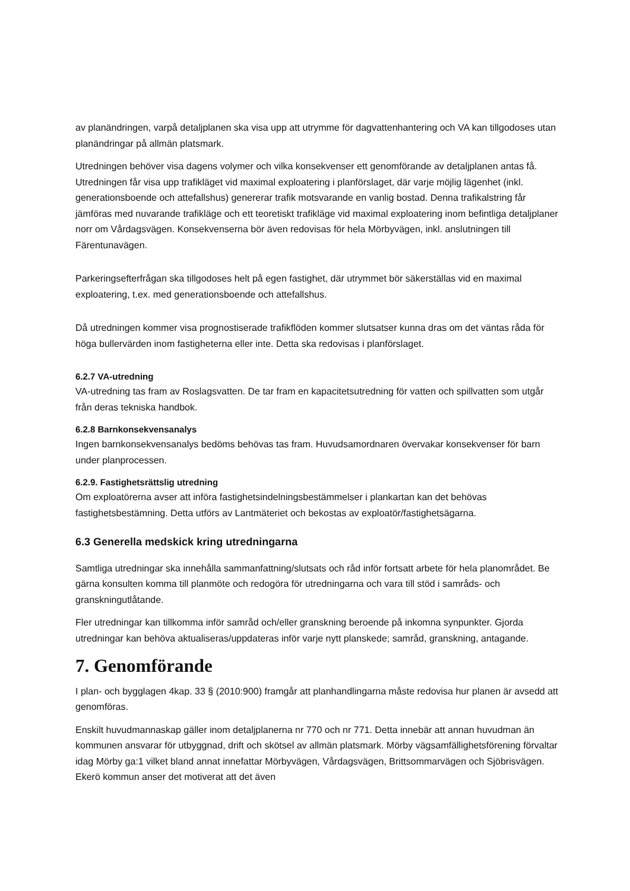av planändringen, varpå detaljplanen ska visa upp att utrymme för dagvattenhantering och VA kan tillgodoses utan planändringar på allmän platsmark.
Utredningen behöver visa dagens volymer och vilka konsekvenser ett genomförande av detaljplanen antas få. Utredningen får visa upp trafikläget vid maximal exploatering i planförslaget, där varje möjlig lägenhet (inkl. generationsboende och attefallshus) genererar trafik motsvarande en vanlig bostad. Denna trafikalstring får jämföras med nuvarande trafikläge och ett teoretiskt trafikläge vid maximal exploatering inom befintliga detaljplaner norr om Vårdagsvägen. Konsekvenserna bör även redovisas för hela Mörbyvägen, inkl. anslutningen till Färentunavägen.
Parkeringsefterfrågan ska tillgodoses helt på egen fastighet, där utrymmet bör säkerställas vid en maximal exploatering, t.ex. med generationsboende och attefallshus.
Då utredningen kommer visa prognostiserade trafikflöden kommer slutsatser kunna dras om det väntas råda för höga bullervärden inom fastigheterna eller inte. Detta ska redovisas i planförslaget.
6.2.7 VA-utredning
VA-utredning tas fram av Roslagsvatten. De tar fram en kapacitetsutredning för vatten och spillvatten som utgår från deras tekniska handbok.
6.2.8 Barnkonsekvensanalys
Ingen barnkonsekvensanalys bedöms behövas tas fram. Huvudsamordnaren övervakar konsekvenser för barn under planprocessen.
6.2.9. Fastighetsrättslig utredning
Om exploatörerna avser att införa fastighetsindelningsbestämmelser i plankartan kan det behövas fastighetsbestämning. Detta utförs av Lantmäteriet och bekostas av exploatör/fastighetsägarna.
6.3 Generella medskick kring utredningarna
Samtliga utredningar ska innehålla sammanfattning/slutsats och råd inför fortsatt arbete för hela planområdet. Be gärna konsulten komma till planmöte och redogöra för utredningarna och vara till stöd i samråds- och granskningutlåtande.
Fler utredningar kan tillkomma inför samråd och/eller granskning beroende på inkomna synpunkter. Gjorda utredningar kan behöva aktualiseras/uppdateras inför varje nytt planskede; samråd, granskning, antagande.
7. Genomförande
I plan- och bygglagen 4kap. 33 § (2010:900) framgår att planhandlingarna måste redovisa hur planen är avsedd att genomföras.
Enskilt huvudmannaskap gäller inom detaljplanerna nr 770 och nr 771. Detta innebär att annan huvudman än kommunen ansvarar för utbyggnad, drift och skötsel av allmän platsmark. Mörby vägsamfällighetsförening förvaltar idag Mörby ga:1 vilket bland annat innefattar Mörbyvägen, Vårdagsvägen, Brittsommarvägen och Sjöbrisvägen. Ekerö kommun anser det motiverat att det även